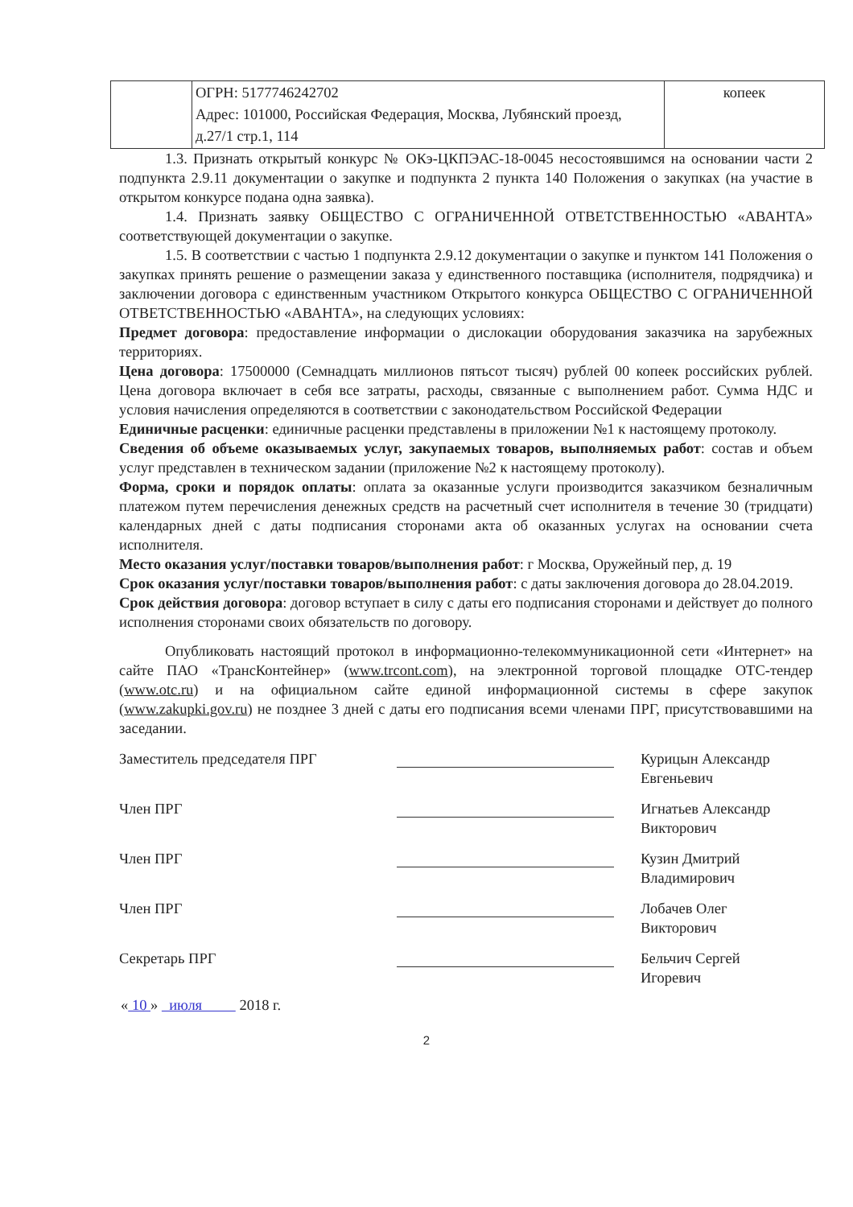| | ОГРН: 5177746242702 Адрес: 101000, Российская Федерация, Москва, Лубянский проезд, д.27/1 стр.1, 114 | копеек |
1.3. Признать открытый конкурс № ОКэ-ЦКПЭАС-18-0045 несостоявшимся на основании части 2 подпункта 2.9.11 документации о закупке и подпункта 2 пункта 140 Положения о закупках (на участие в открытом конкурсе подана одна заявка).
1.4. Признать заявку ОБЩЕСТВО С ОГРАНИЧЕННОЙ ОТВЕТСТВЕННОСТЬЮ «АВАНТА» соответствующей документации о закупке.
1.5. В соответствии с частью 1 подпункта 2.9.12 документации о закупке и пунктом 141 Положения о закупках принять решение о размещении заказа у единственного поставщика (исполнителя, подрядчика) и заключении договора с единственным участником Открытого конкурса ОБЩЕСТВО С ОГРАНИЧЕННОЙ ОТВЕТСТВЕННОСТЬЮ «АВАНТА», на следующих условиях:
Предмет договора: предоставление информации о дислокации оборудования заказчика на зарубежных территориях.
Цена договора: 17500000 (Семнадцать миллионов пятьсот тысяч) рублей 00 копеек российских рублей. Цена договора включает в себя все затраты, расходы, связанные с выполнением работ. Сумма НДС и условия начисления определяются в соответствии с законодательством Российской Федерации
Единичные расценки: единичные расценки представлены в приложении №1 к настоящему протоколу.
Сведения об объеме оказываемых услуг, закупаемых товаров, выполняемых работ: состав и объем услуг представлен в техническом задании (приложение №2 к настоящему протоколу).
Форма, сроки и порядок оплаты: оплата за оказанные услуги производится заказчиком безналичным платежом путем перечисления денежных средств на расчетный счет исполнителя в течение 30 (тридцати) календарных дней с даты подписания сторонами акта об оказанных услугах на основании счета исполнителя.
Место оказания услуг/поставки товаров/выполнения работ: г Москва, Оружейный пер, д. 19
Срок оказания услуг/поставки товаров/выполнения работ: с даты заключения договора до 28.04.2019.
Срок действия договора: договор вступает в силу с даты его подписания сторонами и действует до полного исполнения сторонами своих обязательств по договору.
Опубликовать настоящий протокол в информационно-телекоммуникационной сети «Интернет» на сайте ПАО «ТрансКонтейнер» (www.trcont.com), на электронной торговой площадке ОТС-тендер (www.otc.ru) и на официальном сайте единой информационной системы в сфере закупок (www.zakupki.gov.ru) не позднее 3 дней с даты его подписания всеми членами ПРГ, присутствовавшими на заседании.
Заместитель председателя ПРГ Курицын Александр
Евгеньевич
Член ПРГ Игнатьев Александр
Викторович
Член ПРГ Кузин Дмитрий
Владимирович
Член ПРГ Лобачев Олег
Викторович
Секретарь ПРГ Бельчич Сергей
Игоревич
« 10 » июля 2018 г.
2